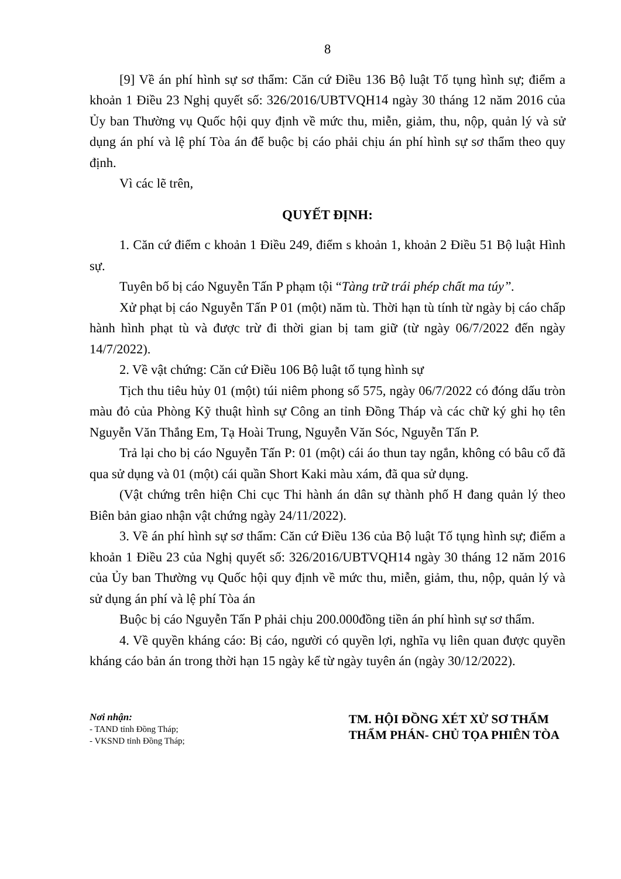8
[9] Về án phí hình sự sơ thẩm: Căn cứ Điều 136 Bộ luật Tố tụng hình sự; điểm a khoản 1 Điều 23 Nghị quyết số: 326/2016/UBTVQH14 ngày 30 tháng 12 năm 2016 của Ủy ban Thường vụ Quốc hội quy định về mức thu, miễn, giảm, thu, nộp, quản lý và sử dụng án phí và lệ phí Tòa án để buộc bị cáo phải chịu án phí hình sự sơ thẩm theo quy định.
Vì các lẽ trên,
QUYẾT ĐỊNH:
1. Căn cứ điểm c khoản 1 Điều 249, điểm s khoản 1, khoản 2 Điều 51 Bộ luật Hình sự.
Tuyên bố bị cáo Nguyễn Tấn P phạm tội “Tàng trữ trái phép chất ma túy”.
Xử phạt bị cáo Nguyễn Tấn P 01 (một) năm tù. Thời hạn tù tính từ ngày bị cáo chấp hành hình phạt tù và được trừ đi thời gian bị tam giữ (từ ngày 06/7/2022 đến ngày 14/7/2022).
2. Về vật chứng: Căn cứ Điều 106 Bộ luật tố tụng hình sự
Tịch thu tiêu hủy 01 (một) túi niêm phong số 575, ngày 06/7/2022 có đóng dấu tròn màu đỏ của Phòng Kỹ thuật hình sự Công an tỉnh Đồng Tháp và các chữ ký ghi họ tên Nguyễn Văn Thắng Em, Tạ Hoài Trung, Nguyễn Văn Sóc, Nguyễn Tấn P.
Trả lại cho bị cáo Nguyễn Tấn P: 01 (một) cái áo thun tay ngắn, không có bâu cổ đã qua sử dụng và 01 (một) cái quần Short Kaki màu xám, đã qua sử dụng.
(Vật chứng trên hiện Chi cục Thi hành án dân sự thành phố H đang quản lý theo Biên bản giao nhận vật chứng ngày 24/11/2022).
3. Về án phí hình sự sơ thẩm: Căn cứ Điều 136 của Bộ luật Tố tụng hình sự; điểm a khoản 1 Điều 23 của Nghị quyết số: 326/2016/UBTVQH14 ngày 30 tháng 12 năm 2016 của Ủy ban Thường vụ Quốc hội quy định về mức thu, miễn, giảm, thu, nộp, quản lý và sử dụng án phí và lệ phí Tòa án
Buộc bị cáo Nguyễn Tấn P phải chịu 200.000đồng tiền án phí hình sự sơ thẩm.
4. Về quyền kháng cáo: Bị cáo, người có quyền lợi, nghĩa vụ liên quan được quyền kháng cáo bản án trong thời hạn 15 ngày kể từ ngày tuyên án (ngày 30/12/2022).
Nơi nhận:
- TAND tỉnh Đồng Tháp;
- VKSND tỉnh Đồng Tháp;
TM. HỘI ĐỒNG XÉT XỬ SƠ THẨM
THẨM PHÁN- CHỦ TỌA PHIÊN TÒA